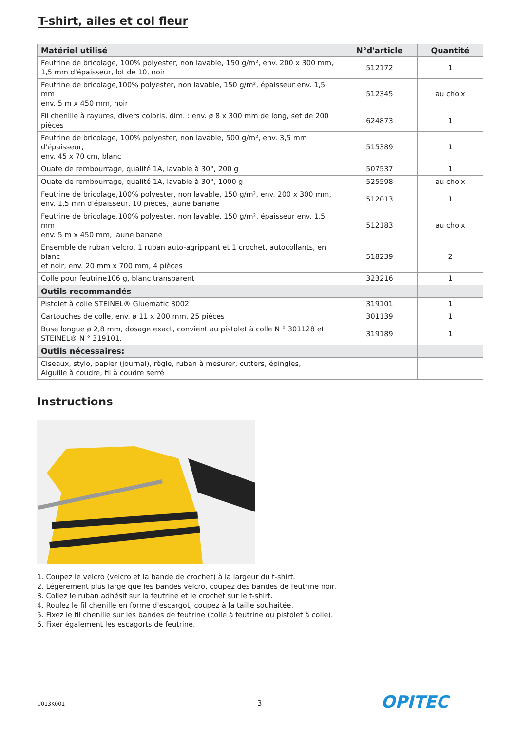T-shirt, ailes et col fleur
| Matériel utilisé | N°d'article | Quantité |
| --- | --- | --- |
| Feutrine de bricolage, 100% polyester, non lavable, 150 g/m², env. 200 x 300 mm, 1,5 mm d'épaisseur, lot de 10, noir | 512172 | 1 |
| Feutrine de bricolage,100% polyester, non lavable, 150 g/m², épaisseur env. 1,5 mm env. 5 m x 450 mm, noir | 512345 | au choix |
| Fil chenille à rayures, divers coloris, dim. : env. ø 8 x 300 mm de long, set de 200 pièces | 624873 | 1 |
| Feutrine de bricolage, 100% polyester, non lavable, 500 g/m², env. 3,5 mm d'épaisseur, env. 45 x 70 cm, blanc | 515389 | 1 |
| Ouate de rembourrage, qualité 1A, lavable à 30°, 200 g | 507537 | 1 |
| Ouate de rembourrage, qualité 1A, lavable à 30°, 1000 g | 525598 | au choix |
| Feutrine de bricolage,100% polyester, non lavable, 150 g/m², env. 200 x 300 mm, env. 1,5 mm d'épaisseur, 10 pièces, jaune banane | 512013 | 1 |
| Feutrine de bricolage,100% polyester, non lavable, 150 g/m², épaisseur env. 1,5 mm env. 5 m x 450 mm, jaune banane | 512183 | au choix |
| Ensemble de ruban velcro, 1 ruban auto-agrippant et 1 crochet, autocollants, en blanc et noir, env. 20 mm x 700 mm, 4 pièces | 518239 | 2 |
| Colle pour feutrine106 g, blanc transparent | 323216 | 1 |
| Outils recommandés | | |
| Pistolet à colle STEINEL® Gluematic 3002 | 319101 | 1 |
| Cartouches de colle, env. ø 11 x 200 mm, 25 pièces | 301139 | 1 |
| Buse longue ø 2,8 mm, dosage exact, convient au pistolet à colle N ° 301128 et STEINEL® N ° 319101. | 319189 | 1 |
| Outils nécessaires: | | |
| Ciseaux, stylo, papier (journal), règle, ruban à mesurer, cutters, épingles, Aiguille à coudre, fil à coudre serré | | |
Instructions
1. Coupez le velcro (velcro et la bande de crochet) à la largeur du t-shirt.
2. Légèrement plus large que les bandes velcro, coupez des bandes de feutrine noir.
3. Collez le ruban adhésif sur la feutrine et le crochet sur le t-shirt.
4. Roulez le fil chenille en forme d'escargot, coupez à la taille souhaitée.
5. Fixez le fil chenille sur les bandes de feutrine (colle à feutrine ou pistolet à colle).
6. Fixer également les escagorts de feutrine.
U013K001 3 OPITEC